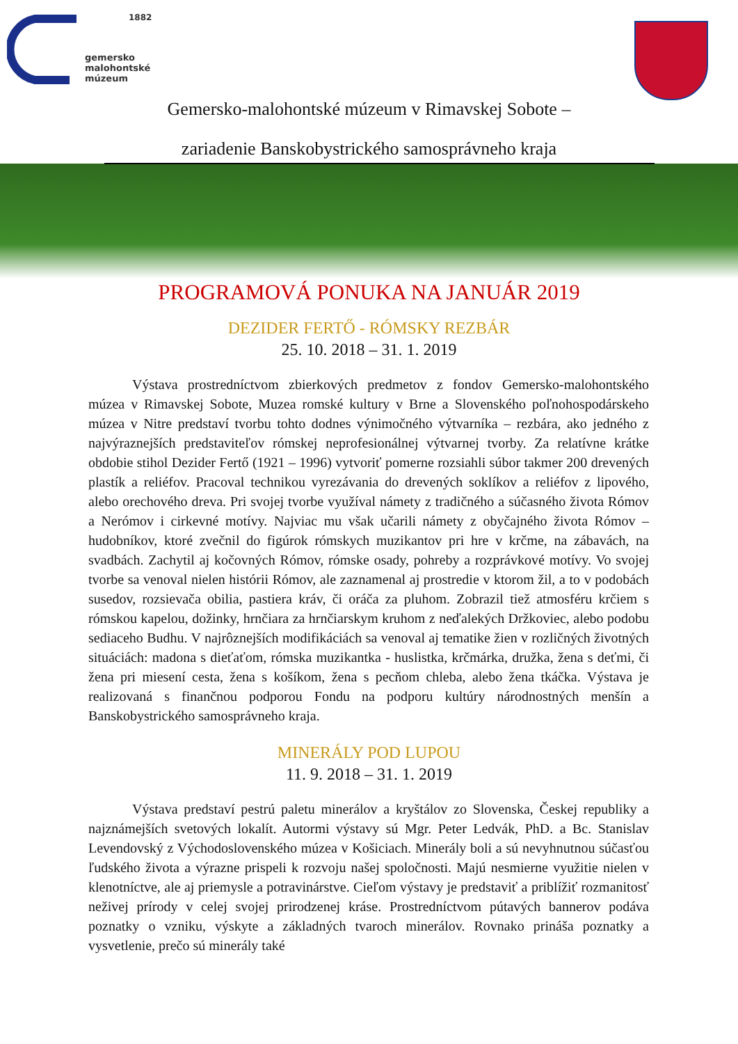1882
gemersko
malohontské
múzeum
Gemersko-malohontské múzeum v Rimavskej Sobote –
zariadenie Banskobystrického samosprávneho kraja
PROGRAMOVÁ PONUKA NA JANUÁR 2019
DEZIDER FERTŐ - RÓMSKY REZBÁR
25. 10. 2018 – 31. 1. 2019
Výstava prostredníctvom zbierkových predmetov z fondov Gemersko-malohontského múzea v Rimavskej Sobote, Muzea romské kultury v Brne a Slovenského poľnohospodárskeho múzea v Nitre predstaví tvorbu tohto dodnes výnimočného výtvarníka – rezbára, ako jedného z najvýraznejších predstaviteľov rómskej neprofesionálnej výtvarnej tvorby. Za relatívne krátke obdobie stihol Dezider Fertő (1921 – 1996) vytvoriť pomerne rozsiahli súbor takmer 200 drevených plastík a reliéfov. Pracoval technikou vyrezávania do drevených soklíkov a reliéfov z lipového, alebo orechového dreva. Pri svojej tvorbe využíval námety z tradičného a súčasného života Rómov a Nerómov i cirkevné motívy. Najviac mu však učarili námety z obyčajného života Rómov – hudobníkov, ktoré zvečnil do figúrok rómskych muzikantov pri hre v krčme, na zábavách, na svadbách. Zachytil aj kočovných Rómov, rómske osady, pohreby a rozprávkové motívy. Vo svojej tvorbe sa venoval nielen histórii Rómov, ale zaznamenal aj prostredie v ktorom žil, a to v podobách susedov, rozsievača obilia, pastiera kráv, či oráča za pluhom. Zobrazil tiež atmosféru krčiem s rómskou kapelou, dožinky, hrnčiara za hrnčiarskym kruhom z neďalekých Držkoviec, alebo podobu sediaceho Budhu. V najrôznejších modifikáciách sa venoval aj tematike žien v rozličných životných situáciách: madona s dieťaťom, rómska muzikantka - huslistka, krčmárka, družka, žena s deťmi, či žena pri miesení cesta, žena s košíkom, žena s pecňom chleba, alebo žena tkáčka. Výstava je realizovaná s finančnou podporou Fondu na podporu kultúry národnostných menšín a Banskobystrického samosprávneho kraja.
MINERÁLY POD LUPOU
11. 9. 2018 – 31. 1. 2019
Výstava predstaví pestrú paletu minerálov a kryštálov zo Slovenska, Českej republiky a najznámejších svetových lokalít. Autormi výstavy sú Mgr. Peter Ledvák, PhD. a Bc. Stanislav Levendovský z Východoslovenského múzea v Košiciach. Minerály boli a sú nevyhnutnou súčasťou ľudského života a výrazne prispeli k rozvoju našej spoločnosti. Majú nesmierne využitie nielen v klenotníctve, ale aj priemysle a potravinárstve. Cieľom výstavy je predstaviť a priblížiť rozmanitosť neživej prírody v celej svojej prirodzenej kráse. Prostredníctvom pútavých bannerov podáva poznatky o vzniku, výskyte a základných tvaroch minerálov. Rovnako prináša poznatky a vysvetlenie, prečo sú minerály také